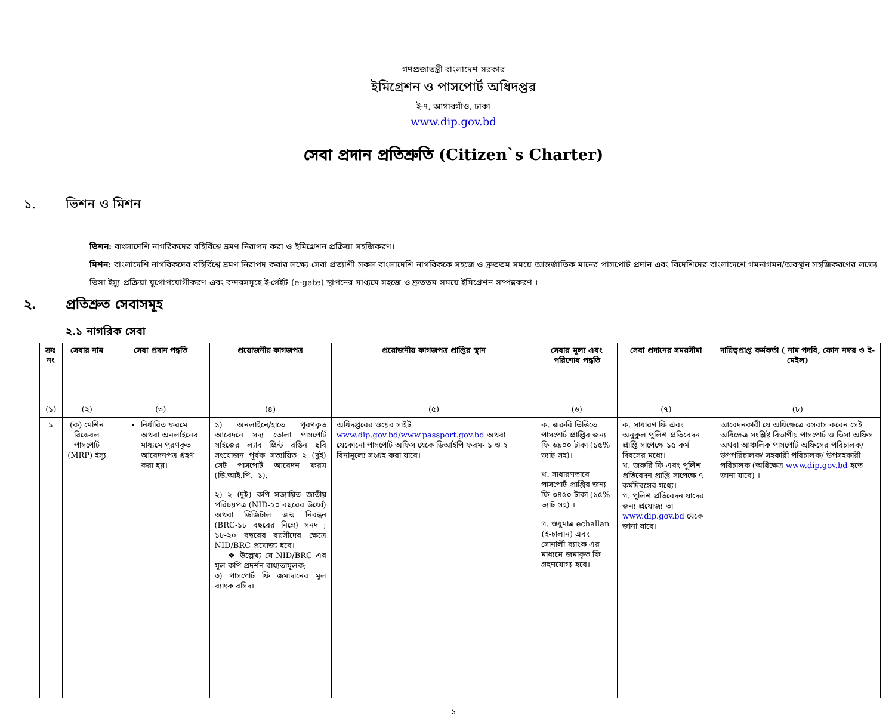গণপ্রজাতন্ত্রী বাংলাদেশ সরকার
ইমিগ্রেশন ও পাসপোর্ট অধিদপ্তর
ই-৭, আগারগাঁও, ঢাকা
www.dip.gov.bd
সেবা প্রদান প্রতিশ্রুতি (Citizen`s Charter)
১. ভিশন ও মিশন
ভিশন: বাংলাদেশি নাগরিকদের বহির্বিশ্বে ভ্রমণ নিরাপদ করা ও ইমিগ্রেশন প্রক্রিয়া সহজিকরণ।
মিশন: বাংলাদেশি নাগরিকদের বহির্বিশ্বে ভ্রমণ নিরাপদ করার লক্ষ্যে সেবা প্রত্যাশী সকল বাংলাদেশি নাগরিককে সহজে ও দ্রুততম সময়ে আন্তর্জাতিক মানের পাসপোর্ট প্রদান এবং বিদেশিদের বাংলাদেশে গমনাগমন/অবস্থান সহজিকরণের লক্ষ্যে ভিসা ইস্যু প্রক্রিয়া যুগোপযোগীকরণ এবং বন্দরসমূহে ই-গেইট (e-gate) স্থাপনের মাধ্যমে সহজে ও দ্রুততম সময়ে ইমিগ্রেশন সম্পন্নকরণ ।
২. প্রতিশ্রুত সেবাসমূহ
২.১ নাগরিক সেবা
| ক্রঃ নং | সেবার নাম | সেবা প্রদান পদ্ধতি | প্রয়োজনীয় কাগজপত্র | প্রয়োজনীয় কাগজপত্র প্রাপ্তির স্থান | সেবার মূল্য এবং পরিশোধ পদ্ধতি | সেবা প্রদানের সময়সীমা | দায়িত্বপ্রাপ্ত কর্মকর্তা ( নাম পদবি, ফোন নম্বর ও ই-মেইল) |
| --- | --- | --- | --- | --- | --- | --- | --- |
| (১) | (২) | (৩) | (৪) | (৫) | (৬) | (৭) | (৮) |
| ১ | (ক) মেশিন রিডেবল পাসপোর্ট (MRP) ইস্যু | নির্ধারিত ফরমে অথবা অনলাইনের মাধ্যমে পূরণকৃত আবেদনপত্র গ্রহণ করা হয়। | ১) অনলাইনে/হাতে পূরণকৃত আবেদনে সদ্য তোলা পাসপোর্ট সাইজের ল্যাব প্রিন্ট রঙিন ছবি সংযোজন পূর্বক সত্যায়িত ২ (দুই) সেট পাসপোর্ট আবেদন ফরম (ডি.আই.পি. -১). ২) ২ (দুই) কপি সত্যায়িত জাতীয় পরিচয়পত্র (NID-২০ বছরের উর্ধ্বে) অথবা ডিজিটাল জন্ম নিবন্ধন (BRC-১৮ বছরের নিম্নে) সনদ ; ১৮-২০ বছরের বয়সীদের ক্ষেত্রে NID/BRC প্রযোজ্য হবে। ❖ উল্লেখ্য যে NID/BRC এর মূল কপি প্রদর্শন বাধ্যতামূলক; ৩) পাসপোর্ট ফি জমাদানের মূল ব্যাংক রসিদ। | অধিদপ্তরের ওয়েব সাইট www.dip.gov.bd/www.passport.gov.bd অথবা যেকোনো পাসপোর্ট অফিস থেকে ডিআইপি ফরম- ১ ও ২ বিনামূল্যে সংগ্রহ করা যাবে। | ক. জরুরি ভিত্তিতে পাসপোর্ট প্রাপ্তির জন্য ফি ৬৯০০ টাকা (১৫% ভ্যাট সহ)। খ. সাধারণভাবে পাসপোর্ট প্রাপ্তির জন্য ফি ৩৪৫০ টাকা (১৫% ভ্যাট সহ) । গ. শুধুমাত্র echallan (ই-চালান) এবং সোনালী ব্যাংক এর মাধ্যমে জমাকৃত ফি গ্রহণযোগ্য হবে। | ক. সাধারণ ফি এবং অনুকুল পুলিশ প্রতিবেদন প্রাপ্তি সাপেক্ষে ১৫ কর্ম দিবসের মধ্যে। খ. জরুরি ফি এবং পুলিশ প্রতিবেদন প্রাপ্তি সাপেক্ষে ৭ কর্মদিবসের মধ্যে। গ. পুলিশ প্রতিবেদন যাদের জন্য প্রযোজ্য তা www.dip.gov.bd থেকে জানা যাবে। | আবেদনকারী যে অধিক্ষেত্রে বসবাস করেন সেই অধিক্ষেত্র সংশ্লিষ্ট বিভাগীয় পাসপোর্ট ও ভিসা অফিস অথবা আঞ্চলিক পাসপোর্ট অফিসের পরিচালক/ উপপরিচালক/ সহকারী পরিচালক/ উপসহকারী পরিচালক (অধিক্ষেত্র www.dip.gov.bd হতে জানা যাবে) । |
১